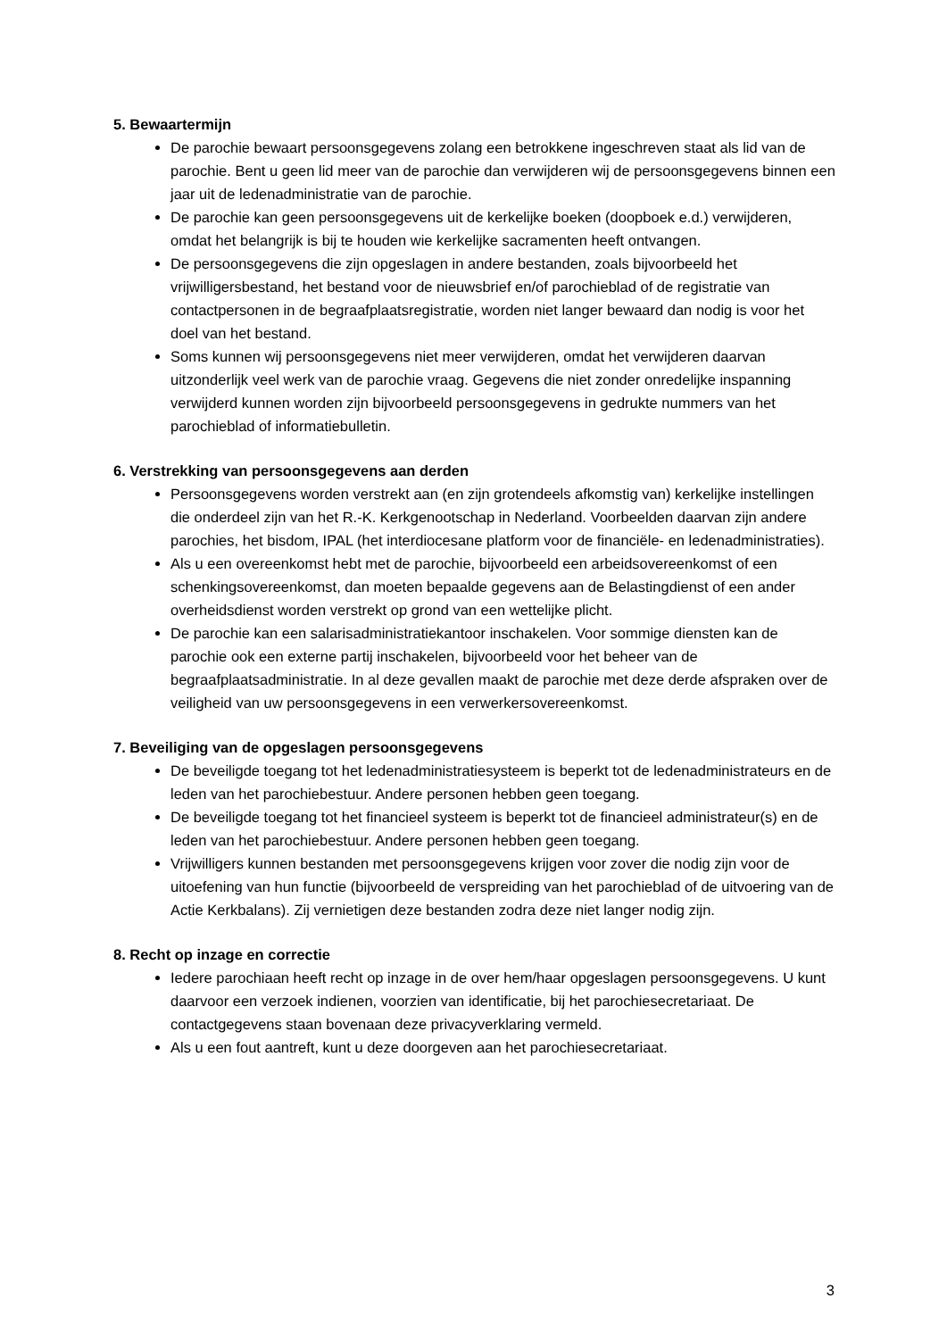5. Bewaartermijn
De parochie bewaart persoonsgegevens zolang een betrokkene ingeschreven staat als lid van de parochie. Bent u geen lid meer van de parochie dan verwijderen wij de persoonsgegevens binnen een jaar uit de ledenadministratie van de parochie.
De parochie kan geen persoonsgegevens uit de kerkelijke boeken (doopboek e.d.) verwijderen, omdat het belangrijk is bij te houden wie kerkelijke sacramenten heeft ontvangen.
De persoonsgegevens die zijn opgeslagen in andere bestanden, zoals bijvoorbeeld het vrijwilligersbestand, het bestand voor de nieuwsbrief en/of parochieblad of de registratie van contactpersonen in de begraafplaatsregistratie, worden niet langer bewaard dan nodig is voor het doel van het bestand.
Soms kunnen wij persoonsgegevens niet meer verwijderen, omdat het verwijderen daarvan uitzonderlijk veel werk van de parochie vraag. Gegevens die niet zonder onredelijke inspanning verwijderd kunnen worden zijn bijvoorbeeld persoonsgegevens in gedrukte nummers van het parochieblad of informatiebulletin.
6. Verstrekking van persoonsgegevens aan derden
Persoonsgegevens worden verstrekt aan (en zijn grotendeels afkomstig van) kerkelijke instellingen die onderdeel zijn van het R.-K. Kerkgenootschap in Nederland. Voorbeelden daarvan zijn andere parochies, het bisdom, IPAL (het interdiocesane platform voor de financiële- en ledenadministraties).
Als u een overeenkomst hebt met de parochie, bijvoorbeeld een arbeidsovereenkomst of een schenkingsovereenkomst, dan moeten bepaalde gegevens aan de Belastingdienst of een ander overheidsdienst worden verstrekt op grond van een wettelijke plicht.
De parochie kan een salarisadministratiekantoor inschakelen. Voor sommige diensten kan de parochie ook een externe partij inschakelen, bijvoorbeeld voor het beheer van de begraafplaatsadministratie. In al deze gevallen maakt de parochie met deze derde afspraken over de veiligheid van uw persoonsgegevens in een verwerkersovereenkomst.
7. Beveiliging van de opgeslagen persoonsgegevens
De beveiligde toegang tot het ledenadministratiesysteem is beperkt tot de ledenadministrateurs en de leden van het parochiebestuur. Andere personen hebben geen toegang.
De beveiligde toegang tot het financieel systeem is beperkt tot de financieel administrateur(s) en de leden van het parochiebestuur. Andere personen hebben geen toegang.
Vrijwilligers kunnen bestanden met persoonsgegevens krijgen voor zover die nodig zijn voor de uitoefening van hun functie (bijvoorbeeld de verspreiding van het parochieblad of de uitvoering van de Actie Kerkbalans). Zij vernietigen deze bestanden zodra deze niet langer nodig zijn.
8. Recht op inzage en correctie
Iedere parochiaan heeft recht op inzage in de over hem/haar opgeslagen persoonsgegevens. U kunt daarvoor een verzoek indienen, voorzien van identificatie, bij het parochiesecretariaat. De contactgegevens staan bovenaan deze privacyverklaring vermeld.
Als u een fout aantreft, kunt u deze doorgeven aan het parochiesecretariaat.
3